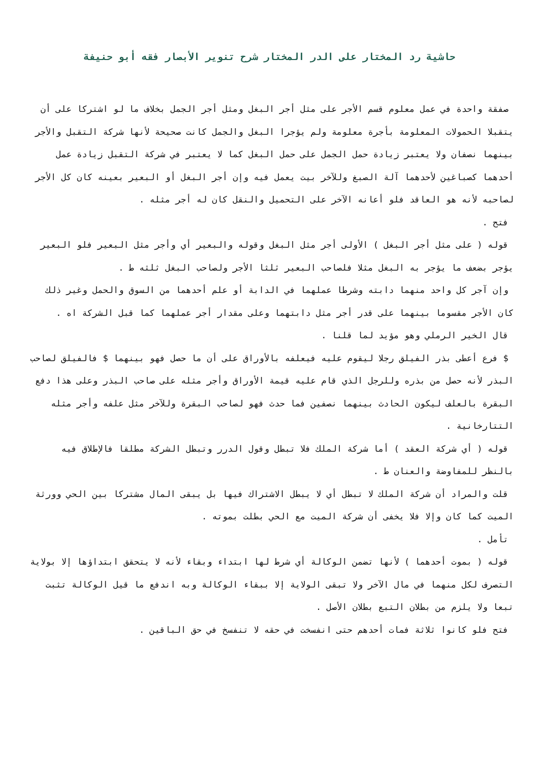حاشية رد المختار على الدر المختار شرح تنوير الأبصار فقه أبو حنيفة
صفقة واحدة في عمل معلوم قسم الأجر على مثل أجر البغل ومثل أجر الجمل بخلاف ما لو اشتركا على أن يتقبلا الحمولات المعلومة بأجرة معلومة ولم يؤجرا البغل والجمل كانت صحيحة لأنها شركة التقبل والأجر بينهما نصفان ولا يعتبر زيادة حمل الجمل على حمل البغل كما لا يعتبر في شركة التقبل زيادة عمل أحدهما كصباغين لأحدهما آلة الصبغ وللآخر بيت يعمل فيه وإن أجر البغل أو البعير بعينه كان كل الأجر لصاحبه لأنه هو العاقد فلو أعانه الآخر على التحميل والنقل كان له أجر مثله .
فتح .
قوله ( على مثل أجر البغل ) الأولى أجر مثل البغل وقوله والبعير أي وأجر مثل البعير فلو البعير يؤجر بضعف ما يؤجر به البغل مثلا فلصاحب البعير ثلثا الأجر ولصاحب البغل ثلثه ط .
وإن آجر كل واحد منهما دابته وشرطا عملهما في الدابة أو علم أحدهما من السوق والحمل وغير ذلك كان الأجر مقسوما بينهما على قدر أجر مثل دابتهما وعلى مقدار أجر عملهما كما قبل الشركة اه .
قال الخير الرملي وهو مؤيد لما قلنا .
$ فرع أعطى بذر الفيلق رجلا ليقوم عليه فيعلفه بالأوراق على أن ما حصل فهو بينهما $ فالفيلق لصاحب البذر لأنه حصل من بذره وللرجل الذي قام عليه قيمة الأوراق وأجر مثله على صاحب البذر وعلى هذا دفع البقرة بالعلف ليكون الحادث بينهما نصفين فما حدث فهو لصاحب البقرة وللآخر مثل علفه وأجر مثله التتارخانية .
قوله ( أي شركة العقد ) أما شركة الملك فلا تبطل وقول الدرر وتبطل الشركة مطلقا فالإطلاق فيه بالنظر للمفاوضة والعنان ط .
قلت والمراد أن شركة الملك لا تبطل أي لا يبطل الاشتراك فيها بل يبقى المال مشتركا بين الحي وورثة الميت كما كان وإلا فلا يخفى أن شركة الميت مع الحي بطلت بموته .
تأمل .
قوله ( بموت أحدهما ) لأنها تضمن الوكالة أي شرط لها ابتداء وبقاء لأنه لا يتحقق ابتداؤها إلا بولاية التصرف لكل منهما في مال الآخر ولا تبقى الولاية إلا ببقاء الوكالة وبه اندفع ما قيل الوكالة تثبت تبعا ولا يلزم من بطلان التبع بطلان الأصل .
فتح فلو كانوا ثلاثة فمات أحدهم حتى انفسخت في حقه لا تنفسخ في حق الباقين .